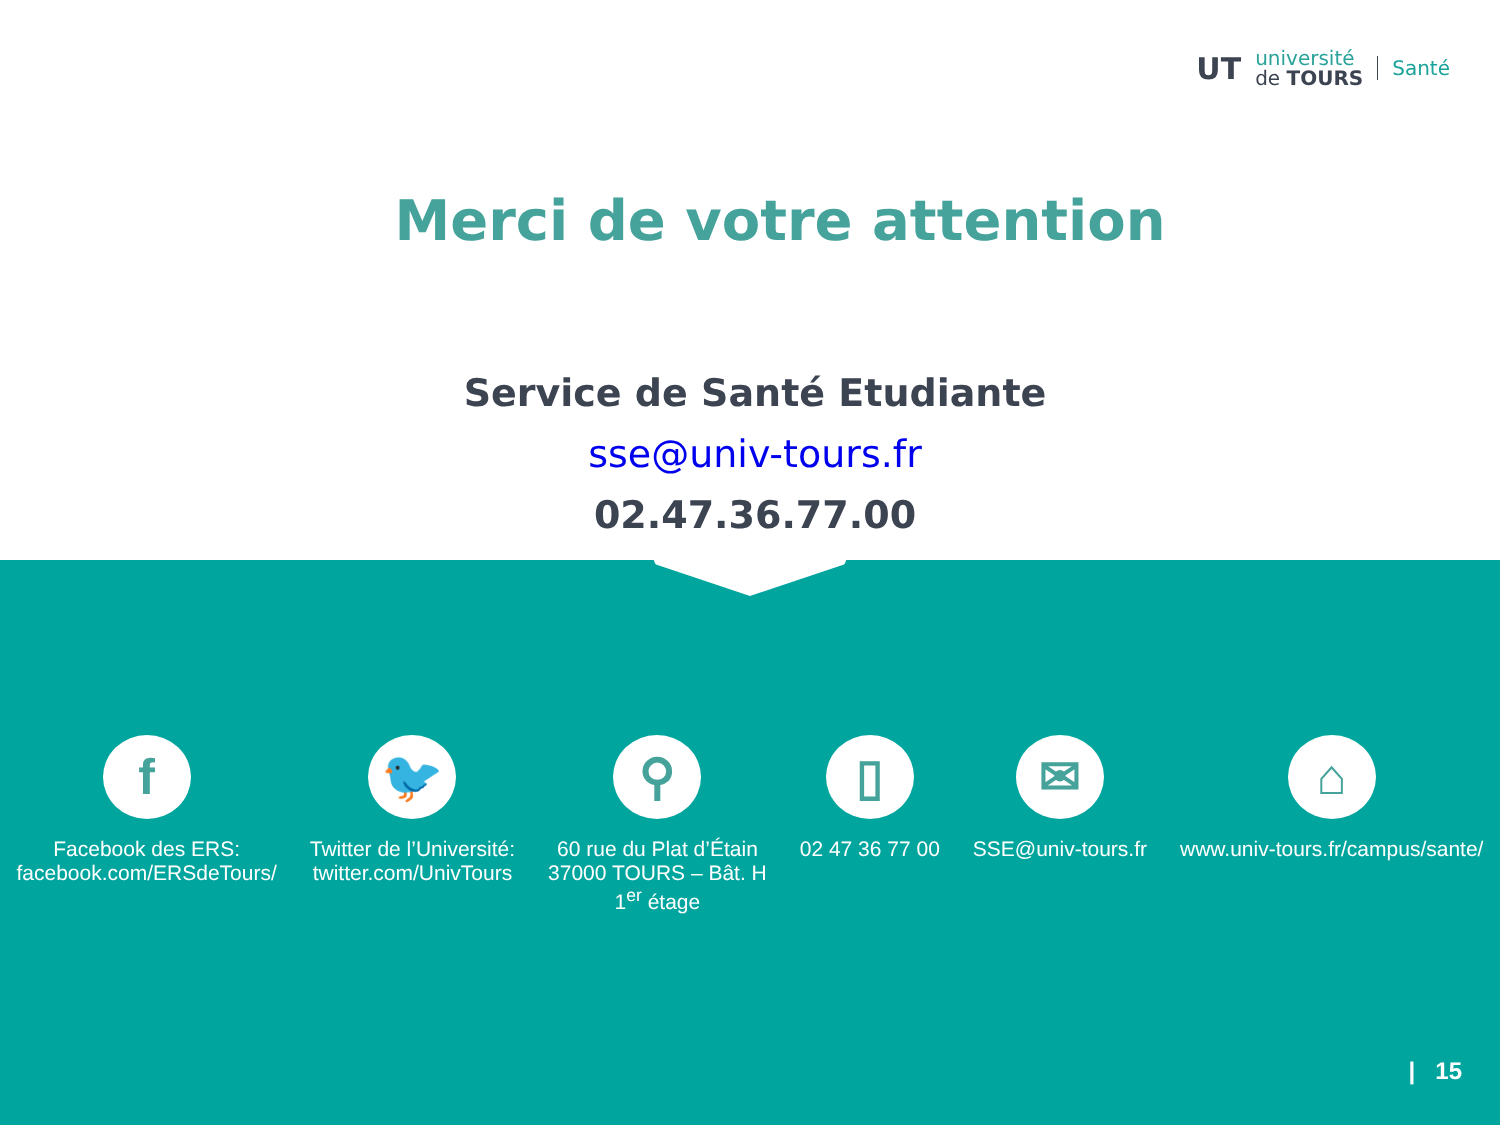UT
université
de TOURS
Santé
Merci de votre attention
Service de Santé Etudiante
sse@univ-tours.fr
02.47.36.77.00
f
Facebook des ERS:
facebook.com/ERSdeTours/
🐦
Twitter de l’Université:
twitter.com/UnivTours
⚲
60 rue du Plat d’Étain
37000 TOURS – Bât. H
1<sup>er</sup> étage
▯
02 47 36 77 00
✉
SSE@univ-tours.fr
⌂
www.univ-tours.fr/campus/sante/
| 15